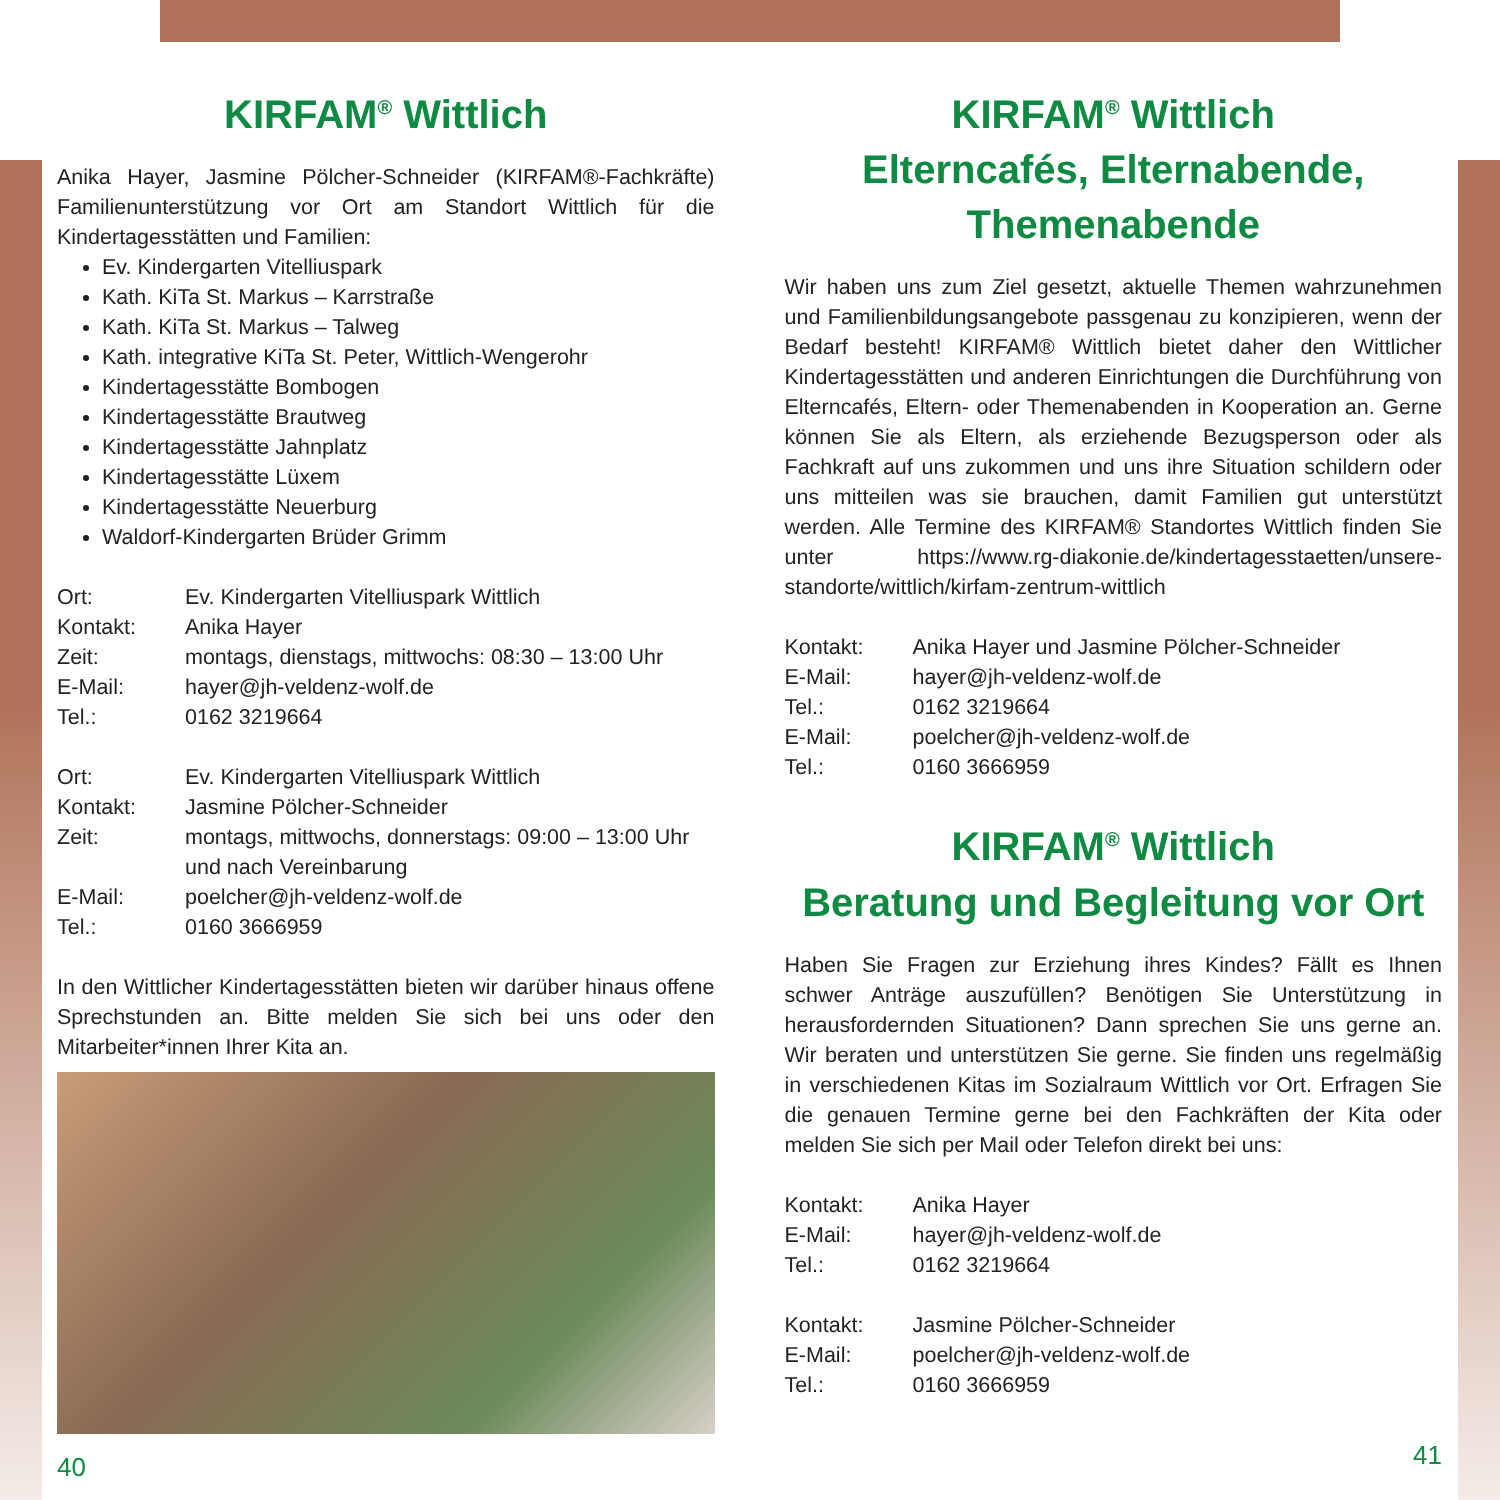KIRFAM<sup>®</sup> Wittlich
Anika Hayer, Jasmine Pölcher-Schneider (KIRFAM®-Fachkräfte) Familienunterstützung vor Ort am Standort Wittlich für die Kindertagesstätten und Familien:
Ev. Kindergarten Vitelliuspark
Kath. KiTa St. Markus – Karrstraße
Kath. KiTa St. Markus – Talweg
Kath. integrative KiTa St. Peter, Wittlich-Wengerohr
Kindertagesstätte Bombogen
Kindertagesstätte Brautweg
Kindertagesstätte Jahnplatz
Kindertagesstätte Lüxem
Kindertagesstätte Neuerburg
Waldorf-Kindergarten Brüder Grimm
Ort: Ev. Kindergarten Vitelliuspark Wittlich Kontakt: Anika Hayer Zeit: montags, dienstags, mittwochs: 08:30 – 13:00 Uhr E-Mail: hayer@jh-veldenz-wolf.de Tel.: 0162 3219664
Ort: Ev. Kindergarten Vitelliuspark Wittlich Kontakt: Jasmine Pölcher-Schneider Zeit: montags, mittwochs, donnerstags: 09:00 – 13:00 Uhr und nach Vereinbarung E-Mail: poelcher@jh-veldenz-wolf.de Tel.: 0160 3666959
In den Wittlicher Kindertagesstätten bieten wir darüber hinaus offene Sprechstunden an. Bitte melden Sie sich bei uns oder den Mitarbeiter*innen Ihrer Kita an.
40
KIRFAM<sup>®</sup> Wittlich
Elterncafés, Elternabende, Themenabende
Wir haben uns zum Ziel gesetzt, aktuelle Themen wahrzunehmen und Familienbildungsangebote passgenau zu konzipieren, wenn der Bedarf besteht! KIRFAM® Wittlich bietet daher den Wittlicher Kindertagesstätten und anderen Einrichtungen die Durchführung von Elterncafés, Eltern- oder Themenabenden in Kooperation an. Gerne können Sie als Eltern, als erziehende Bezugsperson oder als Fachkraft auf uns zukommen und uns ihre Situation schildern oder uns mitteilen was sie brauchen, damit Familien gut unterstützt werden. Alle Termine des KIRFAM® Standortes Wittlich finden Sie unter https://www.rg-diakonie.de/kindertagesstaetten/unsere-standorte/wittlich/kirfam-zentrum-wittlich
Kontakt: Anika Hayer und Jasmine Pölcher-Schneider E-Mail: hayer@jh-veldenz-wolf.de Tel.: 0162 3219664 E-Mail: poelcher@jh-veldenz-wolf.de Tel.: 0160 3666959
KIRFAM<sup>®</sup> Wittlich
Beratung und Begleitung vor Ort
Haben Sie Fragen zur Erziehung ihres Kindes? Fällt es Ihnen schwer Anträge auszufüllen? Benötigen Sie Unterstützung in herausfordernden Situationen? Dann sprechen Sie uns gerne an. Wir beraten und unterstützen Sie gerne. Sie finden uns regelmäßig in verschiedenen Kitas im Sozialraum Wittlich vor Ort. Erfragen Sie die genauen Termine gerne bei den Fachkräften der Kita oder melden Sie sich per Mail oder Telefon direkt bei uns:
Kontakt: Anika Hayer E-Mail: hayer@jh-veldenz-wolf.de Tel.: 0162 3219664
Kontakt: Jasmine Pölcher-Schneider E-Mail: poelcher@jh-veldenz-wolf.de Tel.: 0160 3666959
41